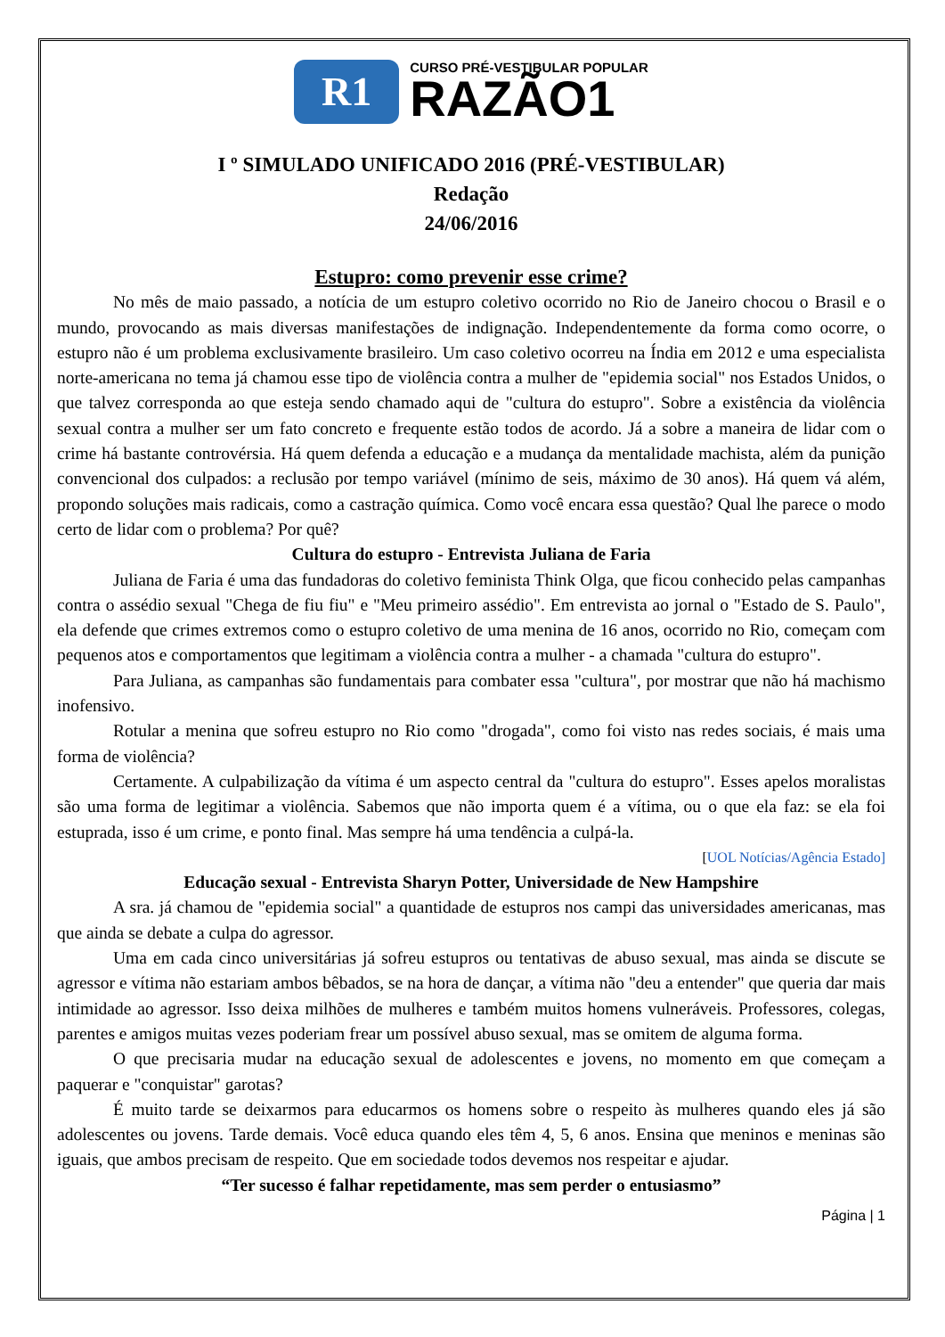R1
CURSO PRÉ-VESTIBULAR POPULAR
RAZÃO1
I º SIMULADO UNIFICADO 2016 (PRÉ-VESTIBULAR)
Redação
24/06/2016
Estupro: como prevenir esse crime?
No mês de maio passado, a notícia de um estupro coletivo ocorrido no Rio de Janeiro chocou o Brasil e o mundo, provocando as mais diversas manifestações de indignação. Independentemente da forma como ocorre, o estupro não é um problema exclusivamente brasileiro. Um caso coletivo ocorreu na Índia em 2012 e uma especialista norte-americana no tema já chamou esse tipo de violência contra a mulher de "epidemia social" nos Estados Unidos, o que talvez corresponda ao que esteja sendo chamado aqui de "cultura do estupro". Sobre a existência da violência sexual contra a mulher ser um fato concreto e frequente estão todos de acordo. Já a sobre a maneira de lidar com o crime há bastante controvérsia. Há quem defenda a educação e a mudança da mentalidade machista, além da punição convencional dos culpados: a reclusão por tempo variável (mínimo de seis, máximo de 30 anos). Há quem vá além, propondo soluções mais radicais, como a castração química. Como você encara essa questão? Qual lhe parece o modo certo de lidar com o problema? Por quê?
Cultura do estupro - Entrevista Juliana de Faria
Juliana de Faria é uma das fundadoras do coletivo feminista Think Olga, que ficou conhecido pelas campanhas contra o assédio sexual "Chega de fiu fiu" e "Meu primeiro assédio". Em entrevista ao jornal o "Estado de S. Paulo", ela defende que crimes extremos como o estupro coletivo de uma menina de 16 anos, ocorrido no Rio, começam com pequenos atos e comportamentos que legitimam a violência contra a mulher - a chamada "cultura do estupro".
Para Juliana, as campanhas são fundamentais para combater essa "cultura", por mostrar que não há machismo inofensivo.
Rotular a menina que sofreu estupro no Rio como "drogada", como foi visto nas redes sociais, é mais uma forma de violência?
Certamente. A culpabilização da vítima é um aspecto central da "cultura do estupro". Esses apelos moralistas são uma forma de legitimar a violência. Sabemos que não importa quem é a vítima, ou o que ela faz: se ela foi estuprada, isso é um crime, e ponto final. Mas sempre há uma tendência a culpá-la.
[UOL Notícias/Agência Estado]
Educação sexual - Entrevista Sharyn Potter, Universidade de New Hampshire
A sra. já chamou de "epidemia social" a quantidade de estupros nos campi das universidades americanas, mas que ainda se debate a culpa do agressor.
Uma em cada cinco universitárias já sofreu estupros ou tentativas de abuso sexual, mas ainda se discute se agressor e vítima não estariam ambos bêbados, se na hora de dançar, a vítima não "deu a entender" que queria dar mais intimidade ao agressor. Isso deixa milhões de mulheres e também muitos homens vulneráveis. Professores, colegas, parentes e amigos muitas vezes poderiam frear um possível abuso sexual, mas se omitem de alguma forma.
O que precisaria mudar na educação sexual de adolescentes e jovens, no momento em que começam a paquerar e "conquistar" garotas?
É muito tarde se deixarmos para educarmos os homens sobre o respeito às mulheres quando eles já são adolescentes ou jovens. Tarde demais. Você educa quando eles têm 4, 5, 6 anos. Ensina que meninos e meninas são iguais, que ambos precisam de respeito. Que em sociedade todos devemos nos respeitar e ajudar.
“Ter sucesso é falhar repetidamente, mas sem perder o entusiasmo”
Página | 1